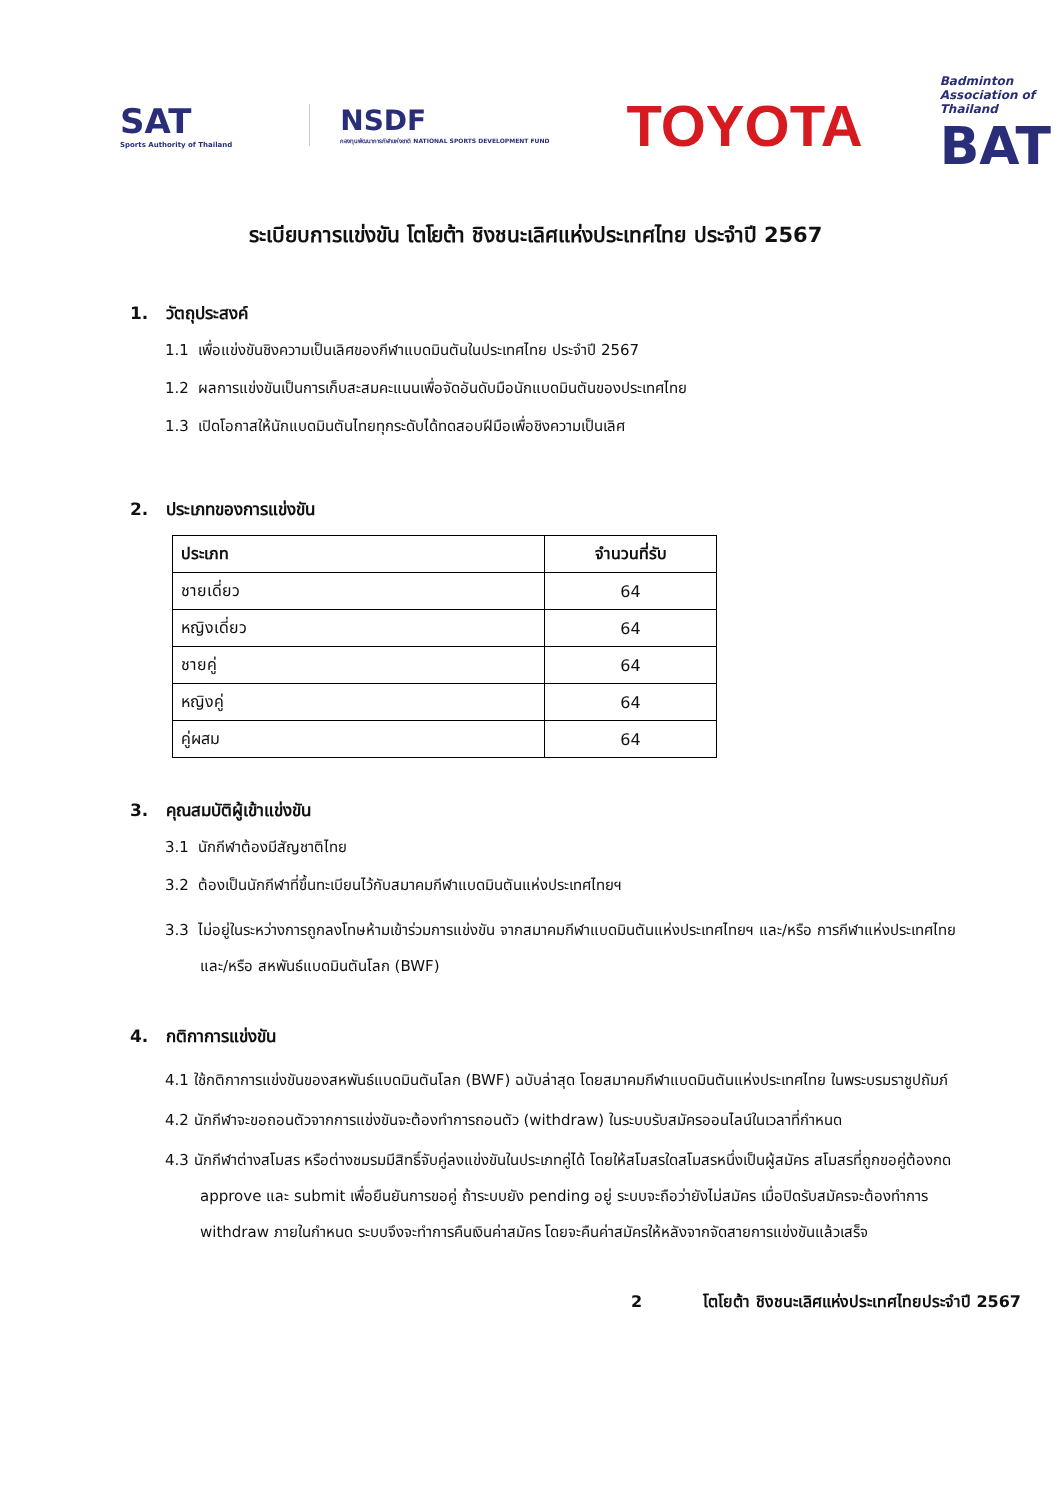SAT
Sports Authority of Thailand
NSDF
กองทุนพัฒนาการกีฬาแห่งชาติ NATIONAL SPORTS DEVELOPMENT FUND
TOYOTA
Badminton
Association of
Thailand
BAT
ระเบียบการแข่งขัน โตโยต้า ชิงชนะเลิศแห่งประเทศไทย ประจำปี 2567
1. วัตถุประสงค์
1.1 เพื่อแข่งขันชิงความเป็นเลิศของกีฬาแบดมินตันในประเทศไทย ประจำปี 2567
1.2 ผลการแข่งขันเป็นการเก็บสะสมคะแนนเพื่อจัดอันดับมือนักแบดมินตันของประเทศไทย
1.3 เปิดโอกาสให้นักแบดมินตันไทยทุกระดับได้ทดสอบฝีมือเพื่อชิงความเป็นเลิศ
2. ประเภทของการแข่งขัน
| ประเภท | จำนวนที่รับ |
| --- | --- |
| ชายเดี่ยว | 64 |
| หญิงเดี่ยว | 64 |
| ชายคู่ | 64 |
| หญิงคู่ | 64 |
| คู่ผสม | 64 |
3. คุณสมบัติผู้เข้าแข่งขัน
3.1 นักกีฬาต้องมีสัญชาติไทย
3.2 ต้องเป็นนักกีฬาที่ขึ้นทะเบียนไว้กับสมาคมกีฬาแบดมินตันแห่งประเทศไทยฯ
3.3 ไม่อยู่ในระหว่างการถูกลงโทษห้ามเข้าร่วมการแข่งขัน จากสมาคมกีฬาแบดมินตันแห่งประเทศไทยฯ และ/หรือ การกีฬาแห่งประเทศไทย และ/หรือ สหพันธ์แบดมินตันโลก (BWF)
4. กติกาการแข่งขัน
4.1 ใช้กติกาการแข่งขันของสหพันธ์แบดมินตันโลก (BWF) ฉบับล่าสุด โดยสมาคมกีฬาแบดมินตันแห่งประเทศไทย ในพระบรมราชูปถัมภ์
4.2 นักกีฬาจะขอถอนตัวจากการแข่งขันจะต้องทำการถอนตัว (withdraw) ในระบบรับสมัครออนไลน์ในเวลาที่กำหนด
4.3 นักกีฬาต่างสโมสร หรือต่างชมรมมีสิทธิ์จับคู่ลงแข่งขันในประเภทคู่ได้ โดยให้สโมสรใดสโมสรหนึ่งเป็นผู้สมัคร สโมสรที่ถูกขอคู่ต้องกด approve และ submit เพื่อยืนยันการขอคู่ ถ้าระบบยัง pending อยู่ ระบบจะถือว่ายังไม่สมัคร เมื่อปิดรับสมัครจะต้องทำการ withdraw ภายในกำหนด ระบบจึงจะทำการคืนเงินค่าสมัคร โดยจะคืนค่าสมัครให้หลังจากจัดสายการแข่งขันแล้วเสร็จ
2 โตโยต้า ชิงชนะเลิศแห่งประเทศไทยประจำปี 2567